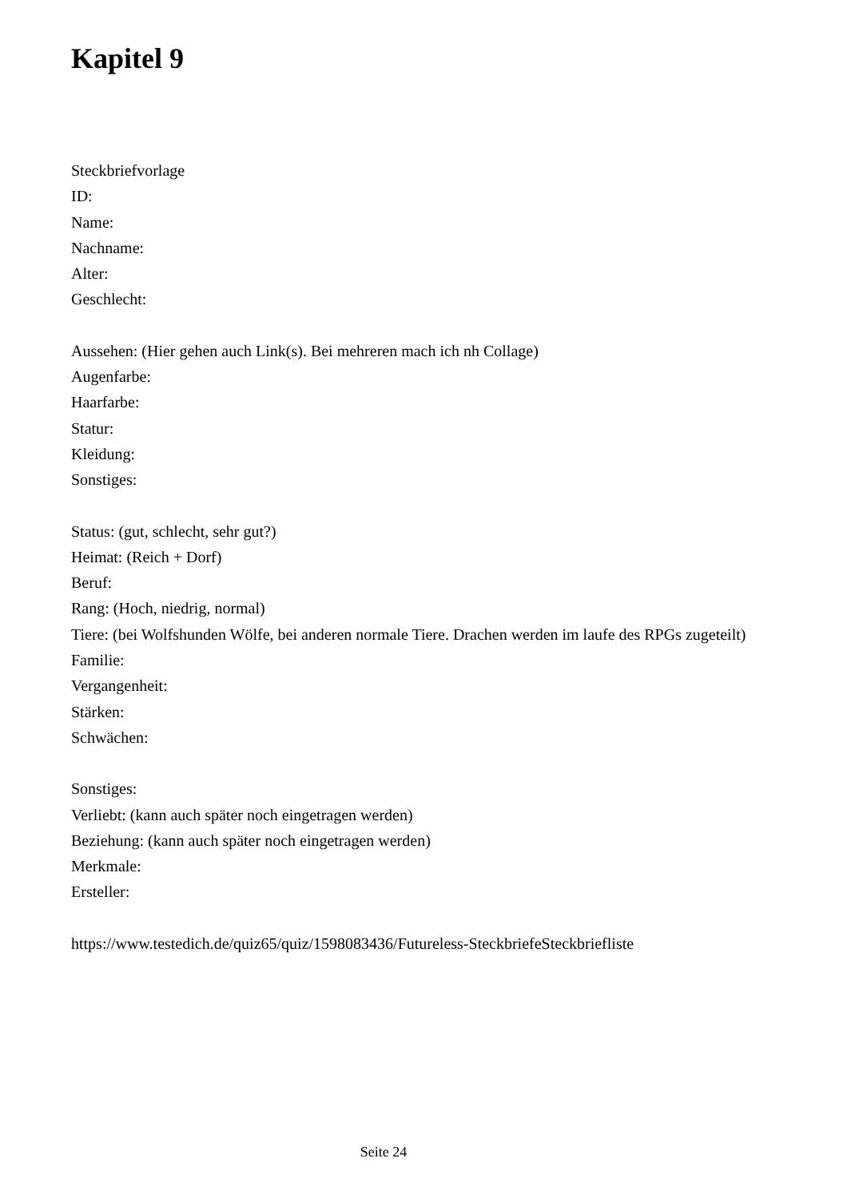Kapitel 9
Steckbriefvorlage
ID:
Name:
Nachname:
Alter:
Geschlecht:
Aussehen: (Hier gehen auch Link(s). Bei mehreren mach ich nh Collage)
Augenfarbe:
Haarfarbe:
Statur:
Kleidung:
Sonstiges:
Status: (gut, schlecht, sehr gut?)
Heimat: (Reich + Dorf)
Beruf:
Rang: (Hoch, niedrig, normal)
Tiere: (bei Wolfshunden Wölfe, bei anderen normale Tiere. Drachen werden im laufe des RPGs zugeteilt)
Familie:
Vergangenheit:
Stärken:
Schwächen:
Sonstiges:
Verliebt: (kann auch später noch eingetragen werden)
Beziehung: (kann auch später noch eingetragen werden)
Merkmale:
Ersteller:
https://www.testedich.de/quiz65/quiz/1598083436/Futureless-SteckbriefeSteckbriefliste
Seite 24